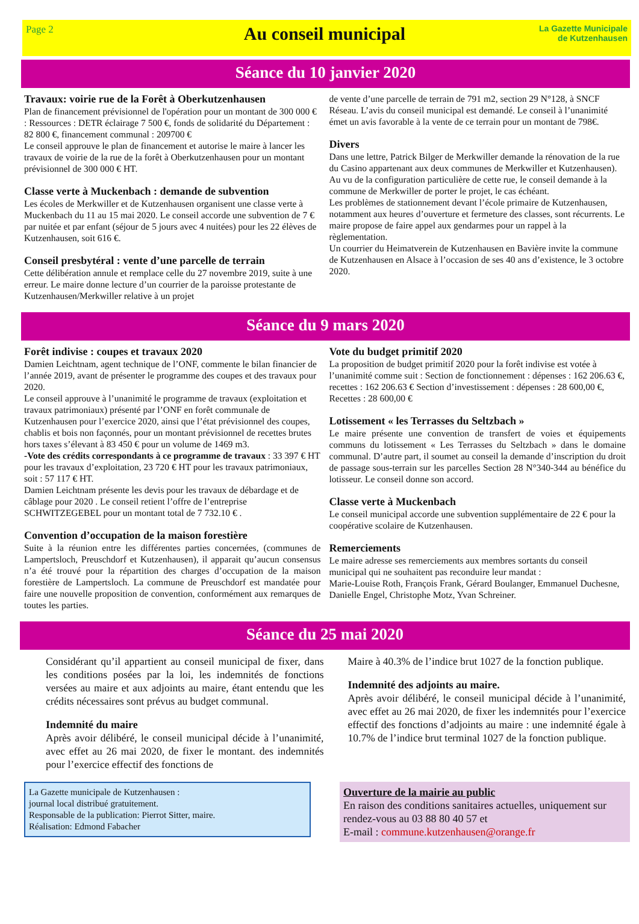Page 2
Au conseil municipal
La Gazette Municipale
de Kutzenhausen
Séance du 10 janvier 2020
Travaux: voirie rue de la Forêt à Oberkutzenhausen
Plan de financement prévisionnel de l'opération pour un montant de 300 000 € : Ressources : DETR éclairage 7 500 €, fonds de solidarité du Département : 82 800 €, financement communal : 209700 €
Le conseil approuve le plan de financement et autorise le maire à lancer les travaux de voirie de la rue de la forêt à Oberkutzenhausen pour un montant prévisionnel de 300 000 € HT.
Classe verte à Muckenbach : demande de subvention
Les écoles de Merkwiller et de Kutzenhausen organisent une classe verte à Muckenbach du 11 au 15 mai 2020. Le conseil accorde une subvention de 7 € par nuitée et par enfant (séjour de 5 jours avec 4 nuitées) pour les 22 élèves de Kutzenhausen, soit 616 €.
Conseil presbytéral : vente d’une parcelle de terrain
Cette délibération annule et remplace celle du 27 novembre 2019, suite à une erreur. Le maire donne lecture d’un courrier de la paroisse protestante de Kutzenhausen/Merkwiller relative à un projet
de vente d’une parcelle de terrain de 791 m2, section 29 N°128, à SNCF Réseau. L’avis du conseil municipal est demandé. Le conseil à l’unanimité émet un avis favorable à la vente de ce terrain pour un montant de 798€.
Divers
Dans une lettre, Patrick Bilger de Merkwiller demande la rénovation de la rue du Casino appartenant aux deux communes de Merkwiller et Kutzenhausen). Au vu de la configuration particulière de cette rue, le conseil demande à la commune de Merkwiller de porter le projet, le cas échéant.
Les problèmes de stationnement devant l’école primaire de Kutzenhausen, notamment aux heures d’ouverture et fermeture des classes, sont récurrents. Le maire propose de faire appel aux gendarmes pour un rappel à la règlementation.
Un courrier du Heimatverein de Kutzenhausen en Bavière invite la commune de Kutzenhausen en Alsace à l’occasion de ses 40 ans d’existence, le 3 octobre 2020.
Séance du 9 mars 2020
Forêt indivise : coupes et travaux 2020
Damien Leichtnam, agent technique de l’ONF, commente le bilan financier de l’année 2019, avant de présenter le programme des coupes et des travaux pour 2020.
Le conseil approuve à l’unanimité le programme de travaux (exploitation et travaux patrimoniaux) présenté par l’ONF en forêt communale de Kutzenhausen pour l’exercice 2020, ainsi que l’état prévisionnel des coupes, chablis et bois non façonnés, pour un montant prévisionnel de recettes brutes hors taxes s’élevant à 83 450 € pour un volume de 1469 m3.
-Vote des crédits correspondants à ce programme de travaux : 33 397 € HT pour les travaux d’exploitation, 23 720 € HT pour les travaux patrimoniaux, soit : 57 117 € HT.
Damien Leichtnam présente les devis pour les travaux de débardage et de câblage pour 2020 . Le conseil retient l’offre de l’entreprise SCHWITZEGEBEL pour un montant total de 7 732.10 € .
Convention d’occupation de la maison forestière
Suite à la réunion entre les différentes parties concernées, (communes de Lampertsloch, Preuschdorf et Kutzenhausen), il apparait qu’aucun consensus n’a été trouvé pour la répartition des charges d’occupation de la maison forestière de Lampertsloch. La commune de Preuschdorf est mandatée pour faire une nouvelle proposition de convention, conformément aux remarques de toutes les parties.
Vote du budget primitif 2020
La proposition de budget primitif 2020 pour la forêt indivise est votée à l’unanimité comme suit : Section de fonctionnement : dépenses : 162 206.63 €, recettes : 162 206.63 € Section d’investissement : dépenses : 28 600,00 €, Recettes : 28 600,00 €
Lotissement « les Terrasses du Seltzbach »
Le maire présente une convention de transfert de voies et équipements communs du lotissement « Les Terrasses du Seltzbach » dans le domaine communal. D’autre part, il soumet au conseil la demande d’inscription du droit de passage sous-terrain sur les parcelles Section 28 N°340-344 au bénéfice du lotisseur. Le conseil donne son accord.
Classe verte à Muckenbach
Le conseil municipal accorde une subvention supplémentaire de 22 € pour la coopérative scolaire de Kutzenhausen.
Remerciements
Le maire adresse ses remerciements aux membres sortants du conseil municipal qui ne souhaitent pas reconduire leur mandat :
Marie-Louise Roth, François Frank, Gérard Boulanger, Emmanuel Duchesne, Danielle Engel, Christophe Motz, Yvan Schreiner.
Séance du 25 mai 2020
Considérant qu’il appartient au conseil municipal de fixer, dans les conditions posées par la loi, les indemnités de fonctions versées au maire et aux adjoints au maire, étant entendu que les crédits nécessaires sont prévus au budget communal.
Indemnité du maire
Après avoir délibéré, le conseil municipal décide à l’unanimité, avec effet au 26 mai 2020, de fixer le montant. des indemnités pour l’exercice effectif des fonctions de
Maire à 40.3% de l’indice brut 1027 de la fonction publique.
Indemnité des adjoints au maire.
Après avoir délibéré, le conseil municipal décide à l’unanimité, avec effet au 26 mai 2020, de fixer les indemnités pour l’exercice effectif des fonctions d’adjoints au maire : une indemnité égale à 10.7% de l’indice brut terminal 1027 de la fonction publique.
La Gazette municipale de Kutzenhausen :
journal local distribué gratuitement.
Responsable de la publication: Pierrot Sitter, maire.
Réalisation: Edmond Fabacher
Ouverture de la mairie au public
En raison des conditions sanitaires actuelles, uniquement sur rendez-vous au 03 88 80 40 57 et
E-mail : commune.kutzenhausen@orange.fr